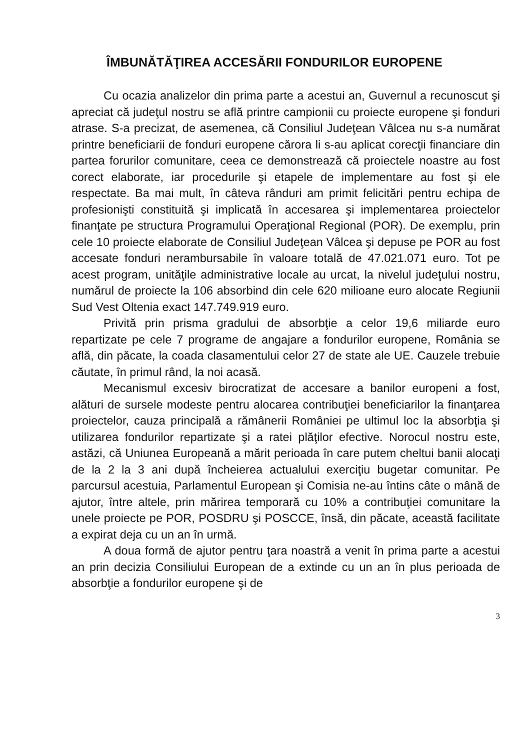ÎMBUNĂTĂŢIREA ACCESĂRII FONDURILOR EUROPENE
Cu ocazia analizelor din prima parte a acestui an, Guvernul a recunoscut şi apreciat că judeţul nostru se află printre campionii cu proiecte europene şi fonduri atrase. S-a precizat, de asemenea, că Consiliul Judeţean Vâlcea nu s-a numărat printre beneficiarii de fonduri europene cărora li s-au aplicat corecţii financiare din partea forurilor comunitare, ceea ce demonstrează că proiectele noastre au fost corect elaborate, iar procedurile şi etapele de implementare au fost şi ele respectate. Ba mai mult, în câteva rânduri am primit felicitări pentru echipa de profesionişti constituită şi implicată în accesarea şi implementarea proiectelor finanţate pe structura Programului Operaţional Regional (POR). De exemplu, prin cele 10 proiecte elaborate de Consiliul Judeţean Vâlcea şi depuse pe POR au fost accesate fonduri nerambursabile în valoare totală de 47.021.071 euro. Tot pe acest program, unităţile administrative locale au urcat, la nivelul judeţului nostru, numărul de proiecte la 106 absorbind din cele 620 milioane euro alocate Regiunii Sud Vest Oltenia exact 147.749.919 euro.
Privită prin prisma gradului de absorbţie a celor 19,6 miliarde euro repartizate pe cele 7 programe de angajare a fondurilor europene, România se află, din păcate, la coada clasamentului celor 27 de state ale UE. Cauzele trebuie căutate, în primul rând, la noi acasă.
Mecanismul excesiv birocratizat de accesare a banilor europeni a fost, alături de sursele modeste pentru alocarea contribuţiei beneficiarilor la finanţarea proiectelor, cauza principală a rămânerii României pe ultimul loc la absorbţia şi utilizarea fondurilor repartizate şi a ratei plăţilor efective. Norocul nostru este, astăzi, că Uniunea Europeană a mărit perioada în care putem cheltui banii alocaţi de la 2 la 3 ani după încheierea actualului exerciţiu bugetar comunitar. Pe parcursul acestuia, Parlamentul European şi Comisia ne-au întins câte o mână de ajutor, între altele, prin mărirea temporară cu 10% a contribuţiei comunitare la unele proiecte pe POR, POSDRU şi POSCCE, însă, din păcate, această facilitate a expirat deja cu un an în urmă.
A doua formă de ajutor pentru ţara noastră a venit în prima parte a acestui an prin decizia Consiliului European de a extinde cu un an în plus perioada de absorbţie a fondurilor europene şi de
3